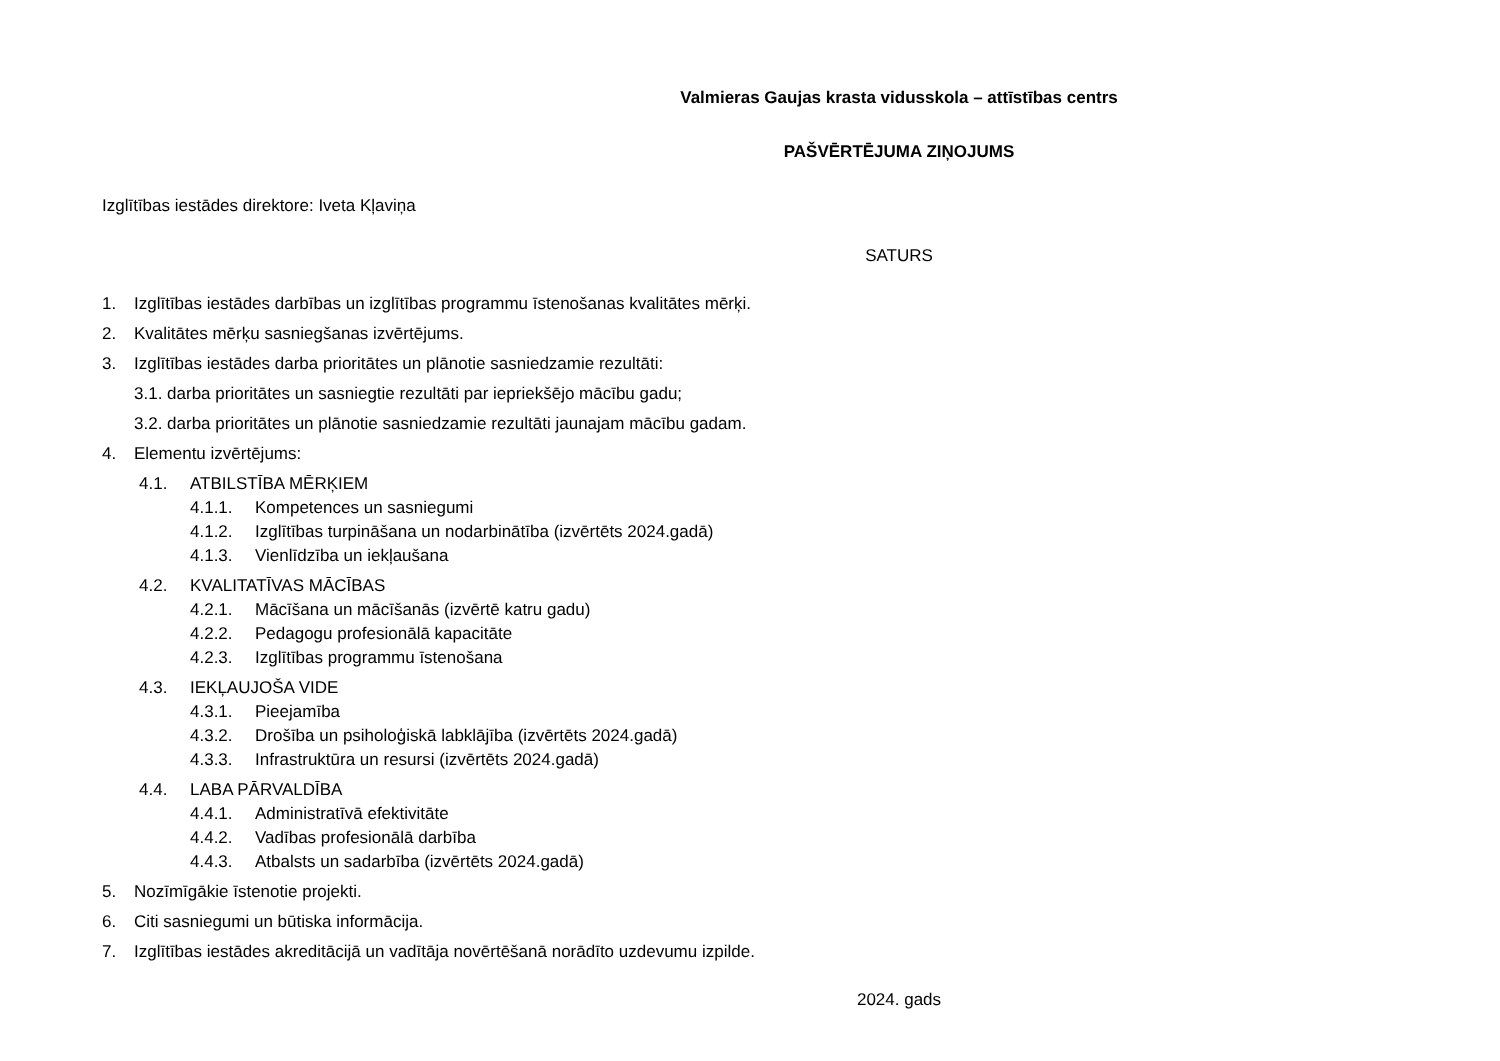Valmieras Gaujas krasta vidusskola – attīstības centrs
PAŠVĒRTĒJUMA ZIŅOJUMS
Izglītības iestādes direktore: Iveta Kļaviņa
SATURS
1. Izglītības iestādes darbības un izglītības programmu īstenošanas kvalitātes mērķi.
2. Kvalitātes mērķu sasniegšanas izvērtējums.
3. Izglītības iestādes darba prioritātes un plānotie sasniedzamie rezultāti:
3.1. darba prioritātes un sasniegtie rezultāti par iepriekšējo mācību gadu;
3.2. darba prioritātes un plānotie sasniedzamie rezultāti jaunajam mācību gadam.
4. Elementu izvērtējums:
4.1. ATBILSTĪBA MĒRĶIEM
4.1.1. Kompetences un sasniegumi
4.1.2. Izglītības turpināšana un nodarbinātība (izvērtēts 2024.gadā)
4.1.3. Vienlīdzība un iekļaušana
4.2. KVALITATĪVAS MĀCĪBAS
4.2.1. Mācīšana un mācīšanās (izvērtē katru gadu)
4.2.2. Pedagogu profesionālā kapacitāte
4.2.3. Izglītības programmu īstenošana
4.3. IEKĻAUJOŠA VIDE
4.3.1. Pieejamība
4.3.2. Drošība un psiholoģiskā labklājība (izvērtēts 2024.gadā)
4.3.3. Infrastruktūra un resursi (izvērtēts 2024.gadā)
4.4. LABA PĀRVALDĪBA
4.4.1. Administratīvā efektivitāte
4.4.2. Vadības profesionālā darbība
4.4.3. Atbalsts un sadarbība (izvērtēts 2024.gadā)
5. Nozīmīgākie īstenotie projekti.
6. Citi sasniegumi un būtiska informācija.
7. Izglītības iestādes akreditācijā un vadītāja novērtēšanā norādīto uzdevumu izpilde.
2024. gads